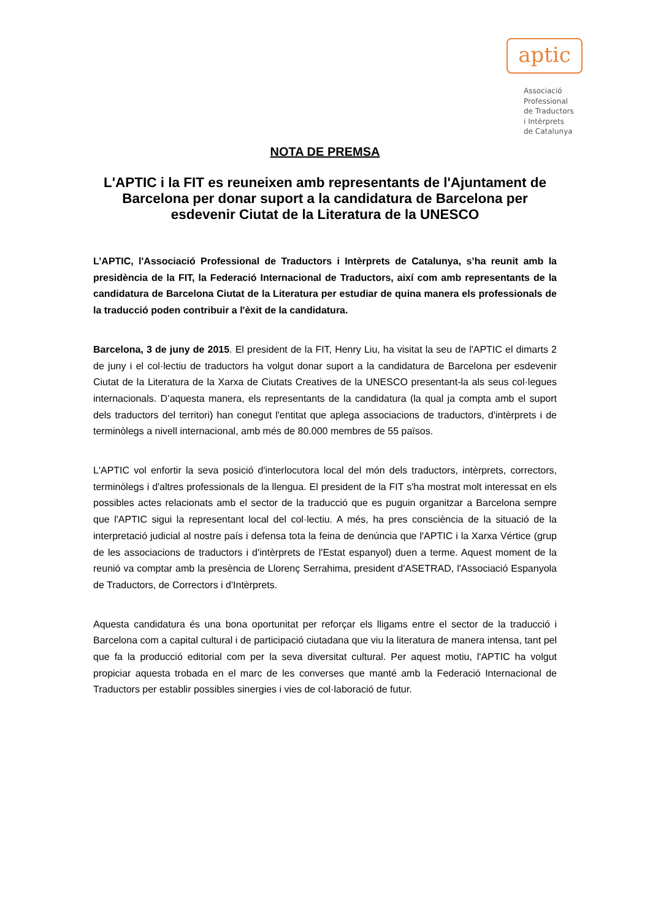aptic
Associació
Professional
de Traductors
i Intèrprets
de Catalunya
NOTA DE PREMSA
L'APTIC i la FIT es reuneixen amb representants de l'Ajuntament de Barcelona per donar suport a la candidatura de Barcelona per esdevenir Ciutat de la Literatura de la UNESCO
L’APTIC, l'Associació Professional de Traductors i Intèrprets de Catalunya, s’ha reunit amb la presidència de la FIT, la Federació Internacional de Traductors, així com amb representants de la candidatura de Barcelona Ciutat de la Literatura per estudiar de quina manera els professionals de la traducció poden contribuir a l'èxit de la candidatura.
Barcelona, 3 de juny de 2015. El president de la FIT, Henry Liu, ha visitat la seu de l'APTIC el dimarts 2 de juny i el col·lectiu de traductors ha volgut donar suport a la candidatura de Barcelona per esdevenir Ciutat de la Literatura de la Xarxa de Ciutats Creatives de la UNESCO presentant-la als seus col·legues internacionals. D’aquesta manera, els representants de la candidatura (la qual ja compta amb el suport dels traductors del territori) han conegut l'entitat que aplega associacions de traductors, d'intèrprets i de terminòlegs a nivell internacional, amb més de 80.000 membres de 55 països.
L'APTIC vol enfortir la seva posició d'interlocutora local del món dels traductors, intèrprets, correctors, terminòlegs i d'altres professionals de la llengua. El president de la FIT s'ha mostrat molt interessat en els possibles actes relacionats amb el sector de la traducció que es puguin organitzar a Barcelona sempre que l'APTIC sigui la representant local del col·lectiu. A més, ha pres consciència de la situació de la interpretació judicial al nostre país i defensa tota la feina de denúncia que l'APTIC i la Xarxa Vértice (grup de les associacions de traductors i d'intèrprets de l'Estat espanyol) duen a terme. Aquest moment de la reunió va comptar amb la presència de Llorenç Serrahima, president d'ASETRAD, l'Associació Espanyola de Traductors, de Correctors i d'Intèrprets.
Aquesta candidatura és una bona oportunitat per reforçar els lligams entre el sector de la traducció i Barcelona com a capital cultural i de participació ciutadana que viu la literatura de manera intensa, tant pel que fa la producció editorial com per la seva diversitat cultural. Per aquest motiu, l'APTIC ha volgut propiciar aquesta trobada en el marc de les converses que manté amb la Federació Internacional de Traductors per establir possibles sinergies i vies de col·laboració de futur.